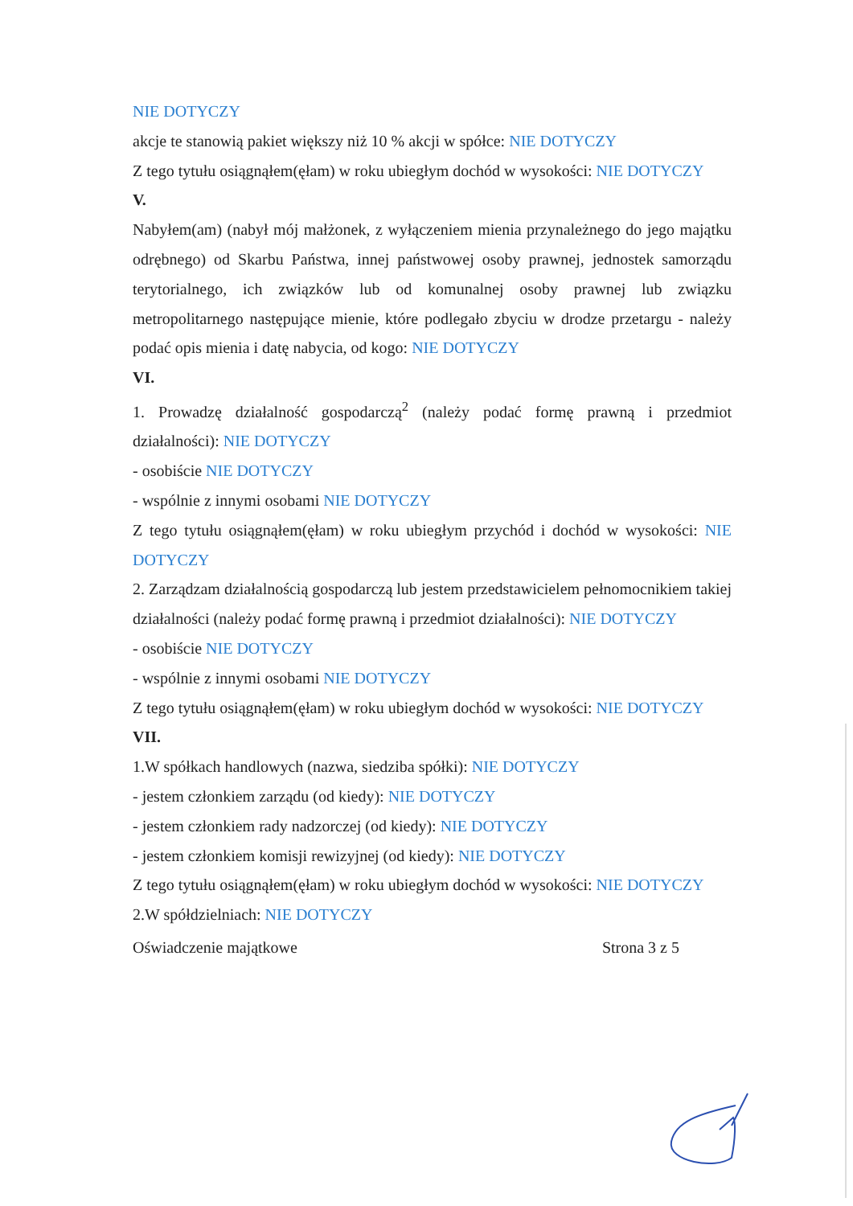NIE DOTYCZY
akcje te stanowią pakiet większy niż 10 % akcji w spółce: NIE DOTYCZY
Z tego tytułu osiągnąłem(ęłam) w roku ubiegłym dochód w wysokości: NIE DOTYCZY
V.
Nabyłem(am) (nabył mój małżonek, z wyłączeniem mienia przynależnego do jego majątku odrębnego) od Skarbu Państwa, innej państwowej osoby prawnej, jednostek samorządu terytorialnego, ich związków lub od komunalnej osoby prawnej lub związku metropolitarnego następujące mienie, które podlegało zbyciu w drodze przetargu - należy podać opis mienia i datę nabycia, od kogo: NIE DOTYCZY
VI.
1. Prowadzę działalność gospodarczą<sup>2</sup> (należy podać formę prawną i przedmiot działalności): NIE DOTYCZY
- osobiście NIE DOTYCZY
- wspólnie z innymi osobami NIE DOTYCZY
Z tego tytułu osiągnąłem(ęłam) w roku ubiegłym przychód i dochód w wysokości: NIE DOTYCZY
2. Zarządzam działalnością gospodarczą lub jestem przedstawicielem pełnomocnikiem takiej działalności (należy podać formę prawną i przedmiot działalności): NIE DOTYCZY
- osobiście NIE DOTYCZY
- wspólnie z innymi osobami NIE DOTYCZY
Z tego tytułu osiągnąłem(ęłam) w roku ubiegłym dochód w wysokości: NIE DOTYCZY
VII.
1.W spółkach handlowych (nazwa, siedziba spółki): NIE DOTYCZY
- jestem członkiem zarządu (od kiedy): NIE DOTYCZY
- jestem członkiem rady nadzorczej (od kiedy): NIE DOTYCZY
- jestem członkiem komisji rewizyjnej (od kiedy): NIE DOTYCZY
Z tego tytułu osiągnąłem(ęłam) w roku ubiegłym dochód w wysokości: NIE DOTYCZY
2.W spółdzielniach: NIE DOTYCZY
Oświadczenie majątkowe Strona 3 z 5